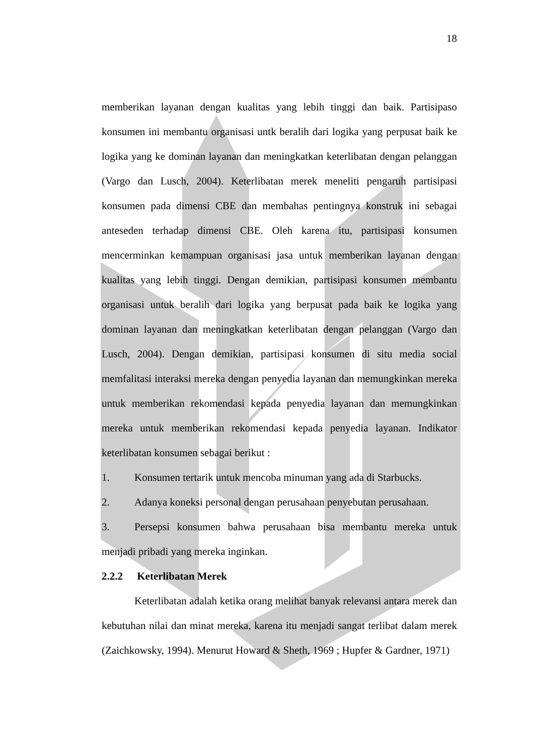18
memberikan layanan dengan kualitas yang lebih tinggi dan baik. Partisipaso konsumen ini membantu organisasi untk beralih dari logika yang perpusat baik ke logika yang ke dominan layanan dan meningkatkan keterlibatan dengan pelanggan (Vargo dan Lusch, 2004). Keterlibatan merek meneliti pengaruh partisipasi konsumen pada dimensi CBE dan membahas pentingnya konstruk ini sebagai anteseden terhadap dimensi CBE. Oleh karena itu, partisipasi konsumen mencerminkan kemampuan organisasi jasa untuk memberikan layanan dengan kualitas yang lebih tinggi. Dengan demikian, partisipasi konsumen membantu organisasi untuk beralih dari logika yang berpusat pada baik ke logika yang dominan layanan dan meningkatkan keterlibatan dengan pelanggan (Vargo dan Lusch, 2004). Dengan demikian, partisipasi konsumen di situ media social memfalitasi interaksi mereka dengan penyedia layanan dan memungkinkan mereka untuk memberikan rekomendasi kepada penyedia layanan dan memungkinkan mereka untuk memberikan rekomendasi kepada penyedia layanan. Indikator keterlibatan konsumen sebagai berikut :
1. Konsumen tertarik untuk mencoba minuman yang ada di Starbucks.
2. Adanya koneksi personal dengan perusahaan penyebutan perusahaan.
3. Persepsi konsumen bahwa perusahaan bisa membantu mereka untuk menjadi pribadi yang mereka inginkan.
2.2.2 Keterlibatan Merek
Keterlibatan adalah ketika orang melihat banyak relevansi antara merek dan kebutuhan nilai dan minat mereka, karena itu menjadi sangat terlibat dalam merek (Zaichkowsky, 1994). Menurut Howard & Sheth, 1969 ; Hupfer & Gardner, 1971)